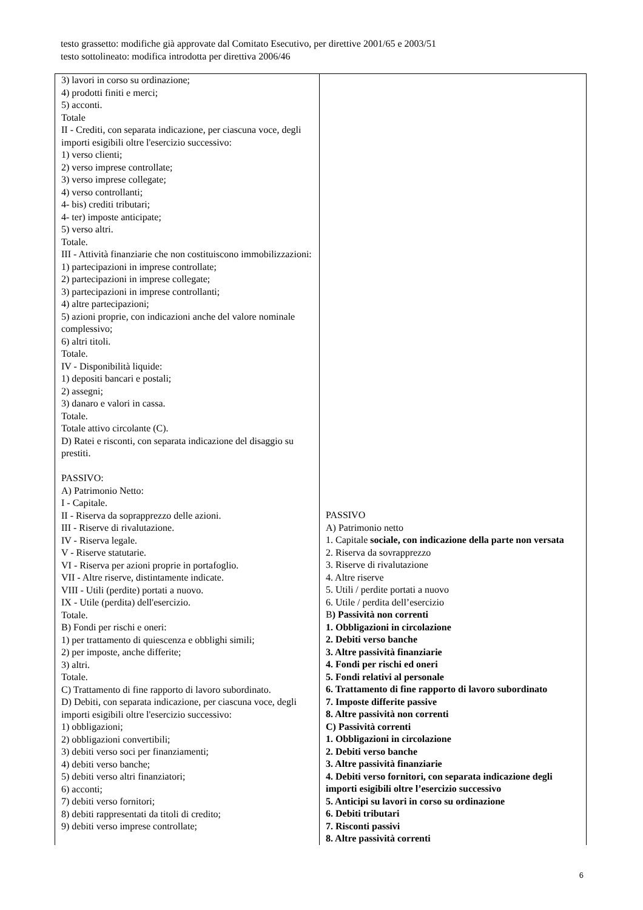testo grassetto: modifiche già approvate dal Comitato Esecutivo, per direttive 2001/65 e 2003/51
testo sottolineato: modifica introdotta per direttiva 2006/46
| 3) lavori in corso su ordinazione; 4) prodotti finiti e merci; 5) acconti. Totale II - Crediti, con separata indicazione, per ciascuna voce, degli importi esigibili oltre l'esercizio successivo: 1) verso clienti; 2) verso imprese controllate; 3) verso imprese collegate; 4) verso controllanti; 4- bis) crediti tributari; 4- ter) imposte anticipate; 5) verso altri. Totale. III - Attività finanziarie che non costituiscono immobilizzazioni: 1) partecipazioni in imprese controllate; 2) partecipazioni in imprese collegate; 3) partecipazioni in imprese controllanti; 4) altre partecipazioni; 5) azioni proprie, con indicazioni anche del valore nominale complessivo; 6) altri titoli. Totale. IV - Disponibilità liquide: 1) depositi bancari e postali; 2) assegni; 3) danaro e valori in cassa. Totale. Totale attivo circolante (C). D) Ratei e risconti, con separata indicazione del disaggio su prestiti. PASSIVO: A) Patrimonio Netto: I - Capitale. II - Riserva da soprapprezzo delle azioni. III - Riserve di rivalutazione. IV - Riserva legale. V - Riserve statutarie. VI - Riserva per azioni proprie in portafoglio. VII - Altre riserve, distintamente indicate. VIII - Utili (perdite) portati a nuovo. IX - Utile (perdita) dell'esercizio. Totale. B) Fondi per rischi e oneri: 1) per trattamento di quiescenza e obblighi simili; 2) per imposte, anche differite; 3) altri. Totale. C) Trattamento di fine rapporto di lavoro subordinato. D) Debiti, con separata indicazione, per ciascuna voce, degli importi esigibili oltre l'esercizio successivo: 1) obbligazioni; 2) obbligazioni convertibili; 3) debiti verso soci per finanziamenti; 4) debiti verso banche; 5) debiti verso altri finanziatori; 6) acconti; 7) debiti verso fornitori; 8) debiti rappresentati da titoli di credito; 9) debiti verso imprese controllate; | PASSIVO A) Patrimonio netto 1. Capitale sociale, con indicazione della parte non versata 2. Riserva da sovrapprezzo 3. Riserve di rivalutazione 4. Altre riserve 5. Utili / perdite portati a nuovo 6. Utile / perdita dell’esercizio B ) Passività non correnti 1. Obbligazioni in circolazione 2. Debiti verso banche 3. Altre passività finanziarie 4. Fondi per rischi ed oneri 5. Fondi relativi al personale 6. Trattamento di fine rapporto di lavoro subordinato 7. Imposte differite passive 8. Altre passività non correnti C) Passività correnti 1. Obbligazioni in circolazione 2. Debiti verso banche 3. Altre passività finanziarie 4. Debiti verso fornitori, con separata indicazione degli importi esigibili oltre l’esercizio successivo 5. Anticipi su lavori in corso su ordinazione 6. Debiti tributari 7. Risconti passivi 8. Altre passività correnti |
6